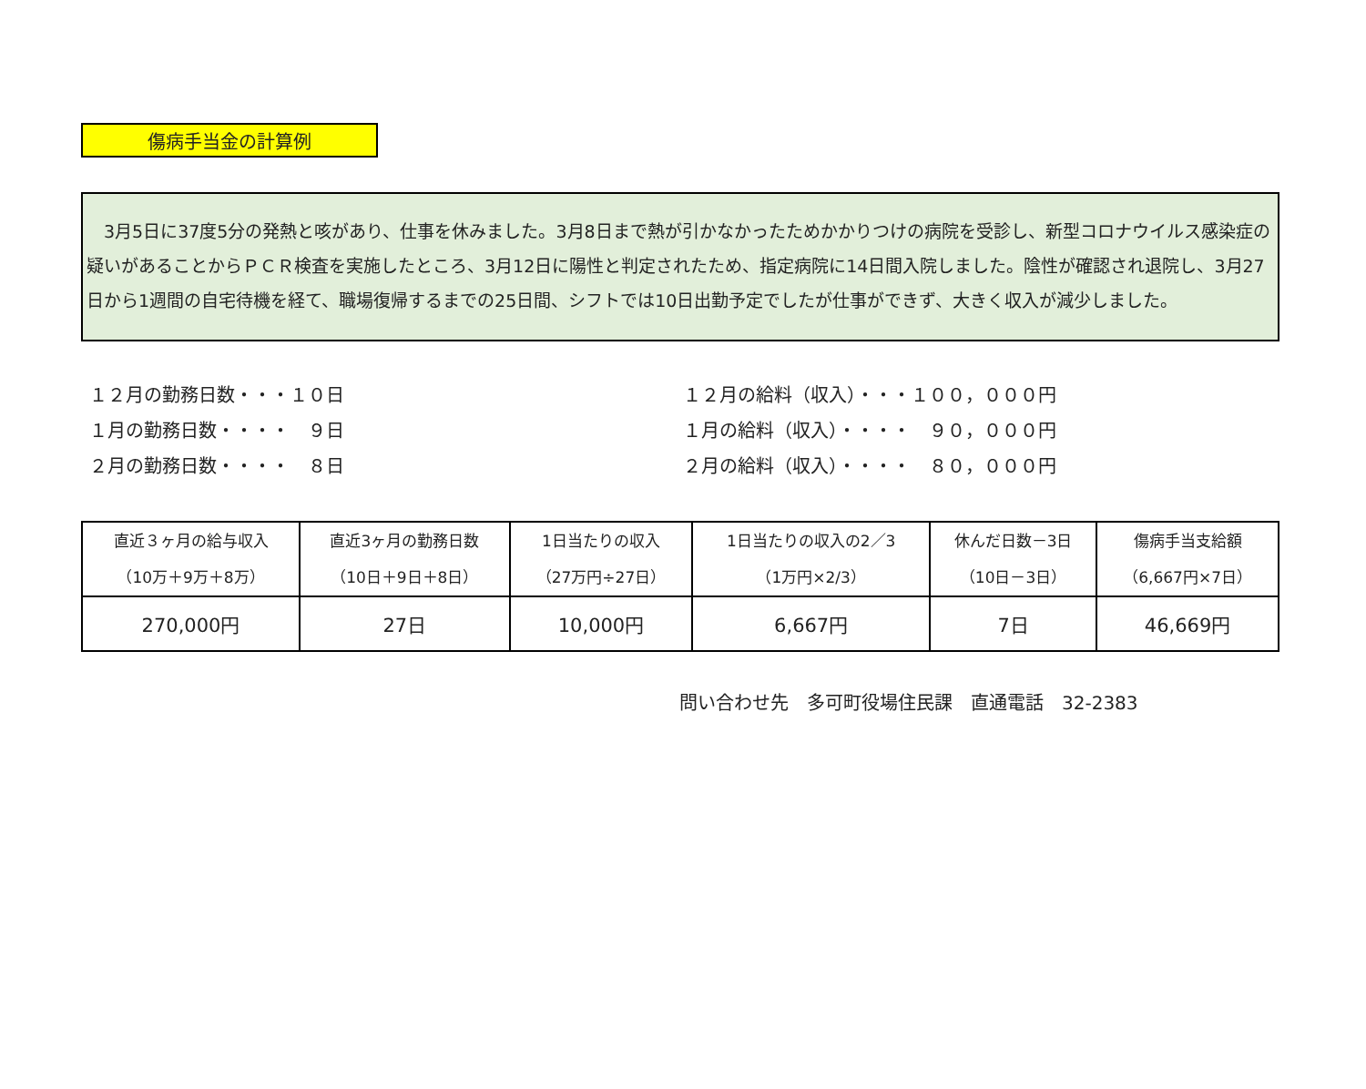傷病手当金の計算例
　3月5日に37度5分の発熱と咳があり、仕事を休みました。3月8日まで熱が引かなかったためかかりつけの病院を受診し、新型コロナウイルス感染症の疑いがあることからＰＣＲ検査を実施したところ、3月12日に陽性と判定されたため、指定病院に14日間入院しました。陰性が確認され退院し、3月27日から1週間の自宅待機を経て、職場復帰するまでの25日間、シフトでは10日出勤予定でしたが仕事ができず、大きく収入が減少しました。
１２月の勤務日数・・・１０日 １月の勤務日数・・・・　９日 ２月の勤務日数・・・・　８日
１２月の給料（収入）・・・１００，０００円 １月の給料（収入）・・・・　９０，０００円 ２月の給料（収入）・・・・　８０，０００円
| 直近３ヶ月の給与収入 （10万＋9万＋8万） | 直近3ヶ月の勤務日数 （10日＋9日＋8日） | 1日当たりの収入 （27万円÷27日） | 1日当たりの収入の2／3 （1万円×2/3） | 休んだ日数－3日 （10日－3日） | 傷病手当支給額 （6,667円×7日） |
| --- | --- | --- | --- | --- | --- |
| 270,000円 | 27日 | 10,000円 | 6,667円 | 7日 | 46,669円 |
問い合わせ先　多可町役場住民課　直通電話　32-2383